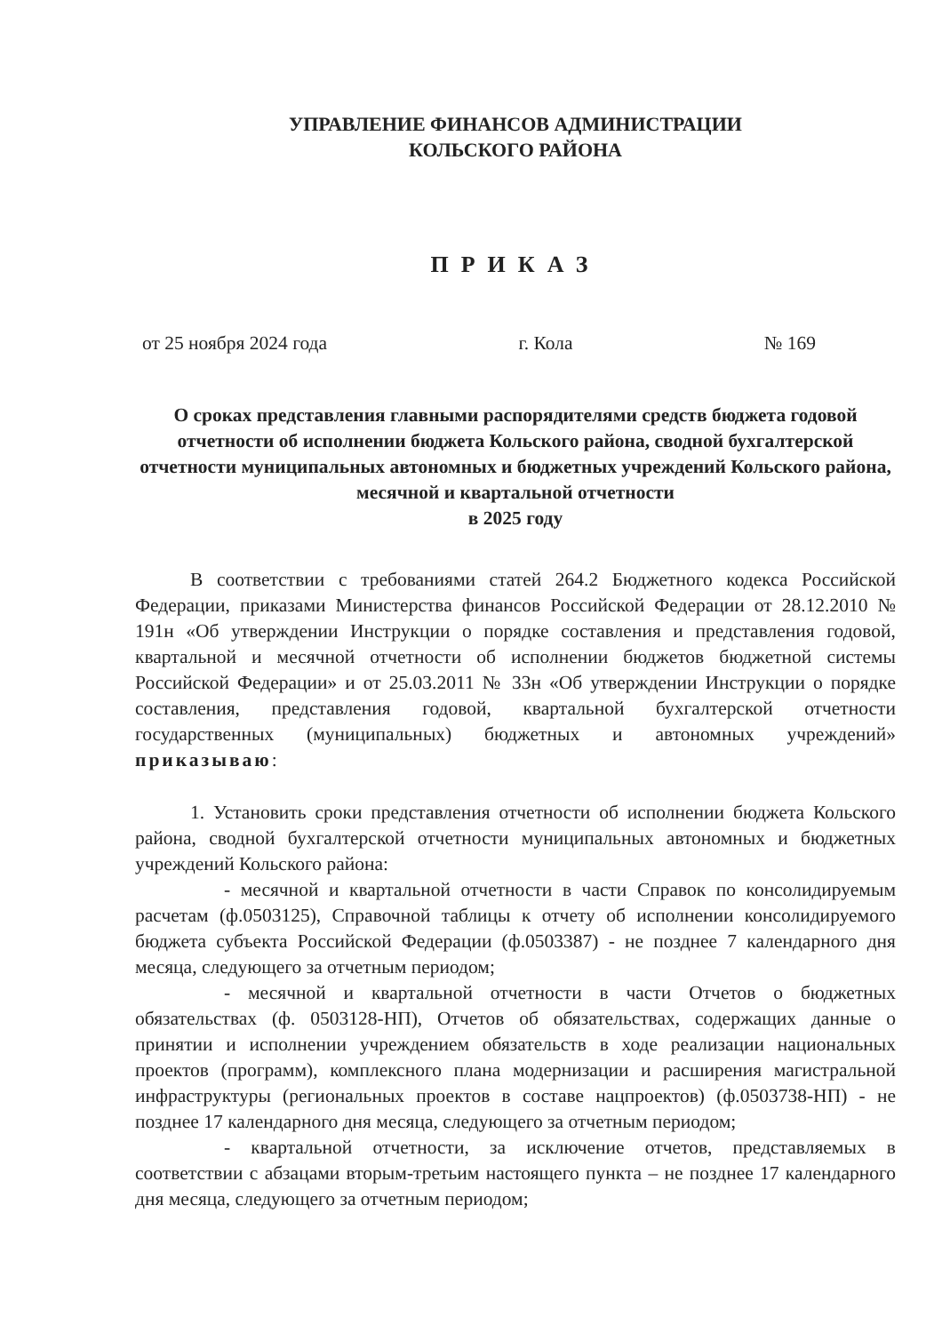УПРАВЛЕНИЕ ФИНАНСОВ АДМИНИСТРАЦИИ
КОЛЬСКОГО РАЙОНА
ПРИКАЗ
от 25 ноября 2024 года г. Кола № 169
О сроках представления главными распорядителями средств бюджета годовой отчетности об исполнении бюджета Кольского района, сводной бухгалтерской отчетности муниципальных автономных и бюджетных учреждений Кольского района, месячной и квартальной отчетности
в 2025 году
В соответствии с требованиями статей 264.2 Бюджетного кодекса Российской Федерации, приказами Министерства финансов Российской Федерации от 28.12.2010 № 191н «Об утверждении Инструкции о порядке составления и представления годовой, квартальной и месячной отчетности об исполнении бюджетов бюджетной системы Российской Федерации» и от 25.03.2011 № 33н «Об утверждении Инструкции о порядке составления, представления годовой, квартальной бухгалтерской отчетности государственных (муниципальных) бюджетных и автономных учреждений» приказываю:
1. Установить сроки представления отчетности об исполнении бюджета Кольского района, сводной бухгалтерской отчетности муниципальных автономных и бюджетных учреждений Кольского района:
- месячной и квартальной отчетности в части Справок по консолидируемым расчетам (ф.0503125), Справочной таблицы к отчету об исполнении консолидируемого бюджета субъекта Российской Федерации (ф.0503387) - не позднее 7 календарного дня месяца, следующего за отчетным периодом;
- месячной и квартальной отчетности в части Отчетов о бюджетных обязательствах (ф. 0503128-НП), Отчетов об обязательствах, содержащих данные о принятии и исполнении учреждением обязательств в ходе реализации национальных проектов (программ), комплексного плана модернизации и расширения магистральной инфраструктуры (региональных проектов в составе нацпроектов) (ф.0503738-НП) - не позднее 17 календарного дня месяца, следующего за отчетным периодом;
- квартальной отчетности, за исключение отчетов, представляемых в соответствии с абзацами вторым-третьим настоящего пункта – не позднее 17 календарного дня месяца, следующего за отчетным периодом;